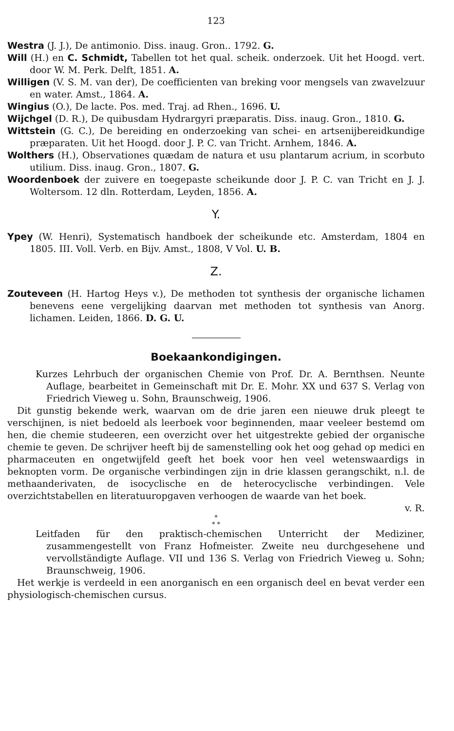123
Westra (J. J.), De antimonio. Diss. inaug. Gron.. 1792. G.
Will (H.) en C. Schmidt, Tabellen tot het qual. scheik. onderzoek. Uit het Hoogd. vert. door W. M. Perk. Delft, 1851. A.
Willigen (V. S. M. van der), De coefficienten van breking voor mengsels van zwavelzuur en water. Amst., 1864. A.
Wingius (O.), De lacte. Pos. med. Traj. ad Rhen., 1696. U.
Wijchgel (D. R.), De quibusdam Hydrargyri præparatis. Diss. inaug. Gron., 1810. G.
Wittstein (G. C.), De bereiding en onderzoeking van schei- en artsenijbereidkundige præparaten. Uit het Hoogd. door J. P. C. van Tricht. Arnhem, 1846. A.
Wolthers (H.), Observationes quædam de natura et usu plantarum acrium, in scorbuto utilium. Diss. inaug. Gron., 1807. G.
Woordenboek der zuivere en toegepaste scheikunde door J. P. C. van Tricht en J. J. Woltersom. 12 dln. Rotterdam, Leyden, 1856. A.
Y.
Ypey (W. Henri), Systematisch handboek der scheikunde etc. Amsterdam, 1804 en 1805. III. Voll. Verb. en Bijv. Amst., 1808, V Vol. U. B.
Z.
Zouteveen (H. Hartog Heys v.), De methoden tot synthesis der organische lichamen benevens eene vergelijking daarvan met methoden tot synthesis van Anorg. lichamen. Leiden, 1866. D. G. U.
Boekaankondigingen.
Kurzes Lehrbuch der organischen Chemie von Prof. Dr. A. Bernthsen. Neunte Auflage, bearbeitet in Gemeinschaft mit Dr. E. Mohr. XX und 637 S. Verlag von Friedrich Vieweg u. Sohn, Braunschweig, 1906.
Dit gunstig bekende werk, waarvan om de drie jaren een nieuwe druk pleegt te verschijnen, is niet bedoeld als leerboek voor beginnenden, maar veeleer bestemd om hen, die chemie studeeren, een overzicht over het uitgestrekte gebied der organische chemie te geven. De schrijver heeft bij de samenstelling ook het oog gehad op medici en pharmaceuten en ongetwijfeld geeft het boek voor hen veel wetenswaardigs in beknopten vorm. De organische verbindingen zijn in drie klassen gerangschikt, n.l. de methaanderivaten, de isocyclische en de heterocyclische verbindingen. Vele overzichtstabellen en literatuuropgaven verhoogen de waarde van het boek.
v. R.
*
* *
Leitfaden für den praktisch-chemischen Unterricht der Mediziner, zusammengestellt von Franz Hofmeister. Zweite neu durchgesehene und vervollständigte Auflage. VII und 136 S. Verlag von Friedrich Vieweg u. Sohn; Braunschweig, 1906.
Het werkje is verdeeld in een anorganisch en een organisch deel en bevat verder een physiologisch-chemischen cursus.